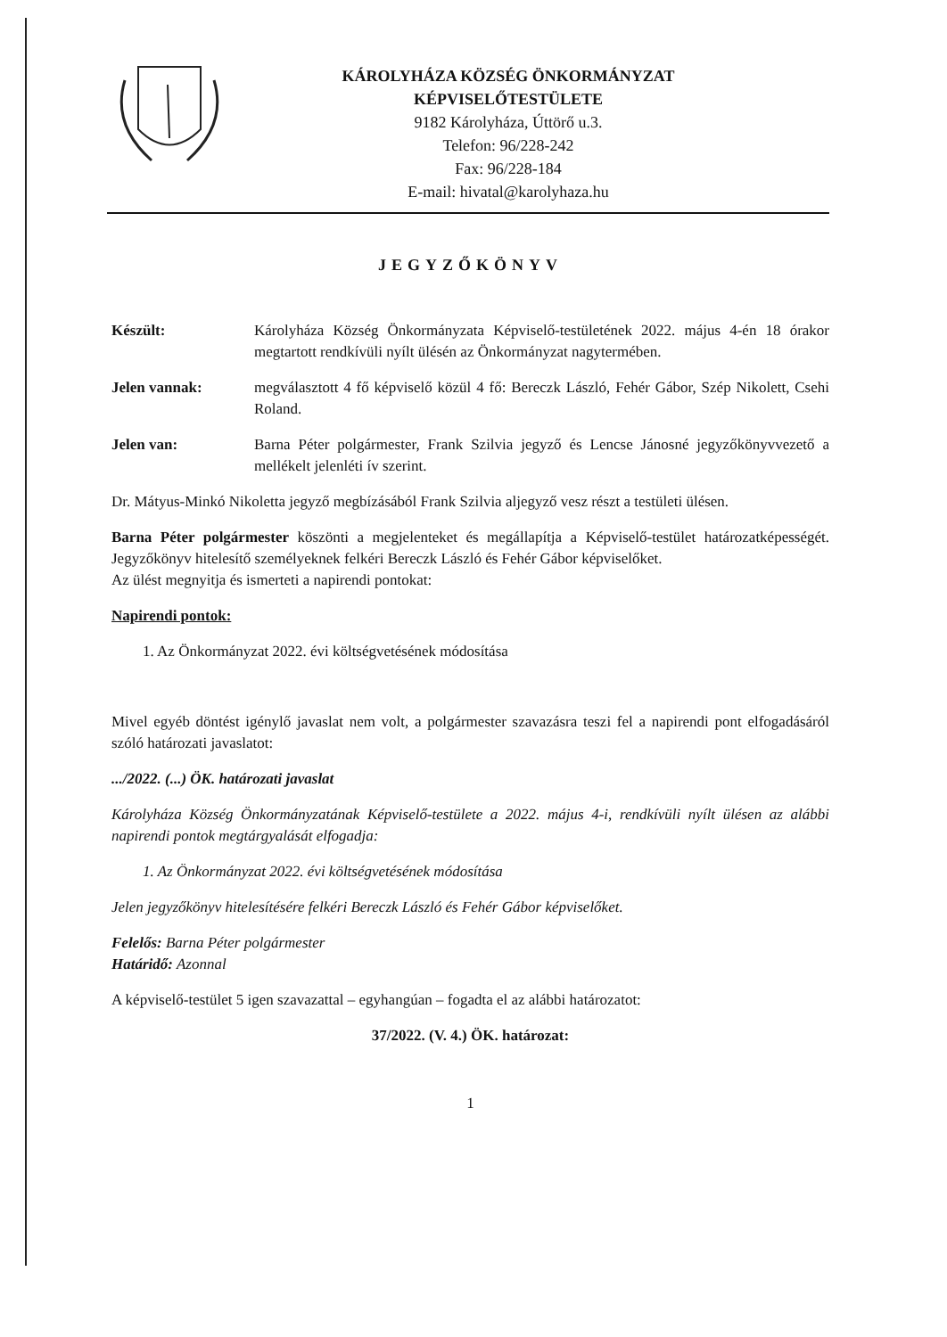KÁROLYHÁZA KÖZSÉG ÖNKORMÁNYZAT
KÉPVISELŐTESTÜLETE
9182 Károlyháza, Úttörő u.3.
Telefon: 96/228-242
Fax: 96/228-184
E-mail: hivatal@karolyhaza.hu
JEGYZŐKÖNYV
Készült: Károlyháza Község Önkormányzata Képviselő-testületének 2022. május 4-én 18 órakor megtartott rendkívüli nyílt ülésén az Önkormányzat nagytermében.
Jelen vannak: megválasztott 4 fő képviselő közül 4 fő: Bereczk László, Fehér Gábor, Szép Nikolett, Csehi Roland.
Jelen van: Barna Péter polgármester, Frank Szilvia jegyző és Lencse Jánosné jegyzőkönyvvezető a mellékelt jelenléti ív szerint.
Dr. Mátyus-Minkó Nikoletta jegyző megbízásából Frank Szilvia aljegyző vesz részt a testületi ülésen.
Barna Péter polgármester köszönti a megjelenteket és megállapítja a Képviselő-testület határozatképességét. Jegyzőkönyv hitelesítő személyeknek felkéri Bereczk László és Fehér Gábor képviselőket.
Az ülést megnyitja és ismerteti a napirendi pontokat:
Napirendi pontok:
1. Az Önkormányzat 2022. évi költségvetésének módosítása
Mivel egyéb döntést igénylő javaslat nem volt, a polgármester szavazásra teszi fel a napirendi pont elfogadásáról szóló határozati javaslatot:
.../2022. (...) ÖK. határozati javaslat
Károlyháza Község Önkormányzatának Képviselő-testülete a 2022. május 4-i, rendkívüli nyílt ülésen az alábbi napirendi pontok megtárgyalását elfogadja:
1. Az Önkormányzat 2022. évi költségvetésének módosítása
Jelen jegyzőkönyv hitelesítésére felkéri Bereczk László és Fehér Gábor képviselőket.
Felelős: Barna Péter polgármester
Határidő: Azonnal
A képviselő-testület 5 igen szavazattal – egyhangúan – fogadta el az alábbi határozatot:
37/2022. (V. 4.) ÖK. határozat:
1